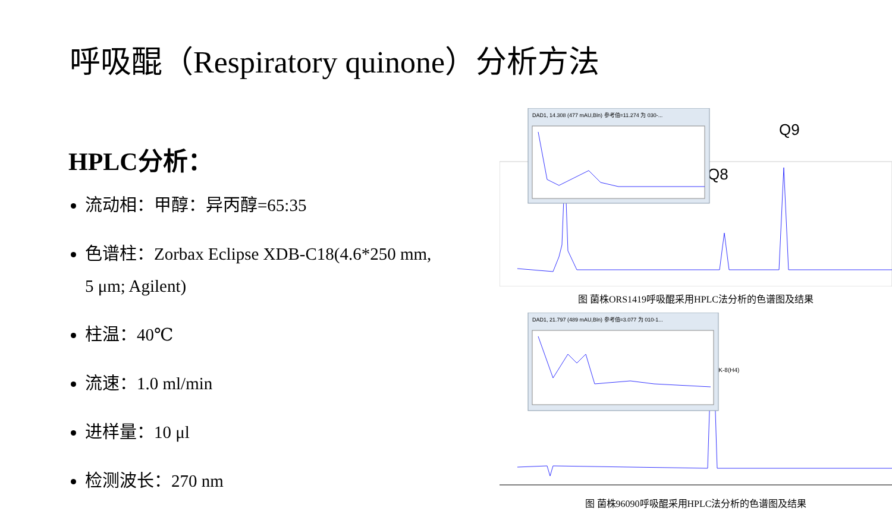呼吸醌（Respiratory quinone）分析方法
HPLC分析：
流动相：甲醇：异丙醇=65:35
色谱柱：Zorbax Eclipse XDB-C18(4.6*250 mm, 5 μm; Agilent)
柱温：40℃
流速：1.0 ml/min
进样量：10 μl
检测波长：270 nm
Q8
Q9
DAD1, 14.308 (477 mAU,Bln) 参考值=11.274 为 030-...
图 菌株ORS1419呼吸醌采用HPLC法分析的色谱图及结果
MK-8(H4)
DAD1, 21.797 (489 mAU,Bln) 参考值=3.077 为 010-1...
图 菌株96090呼吸醌采用HPLC法分析的色谱图及结果